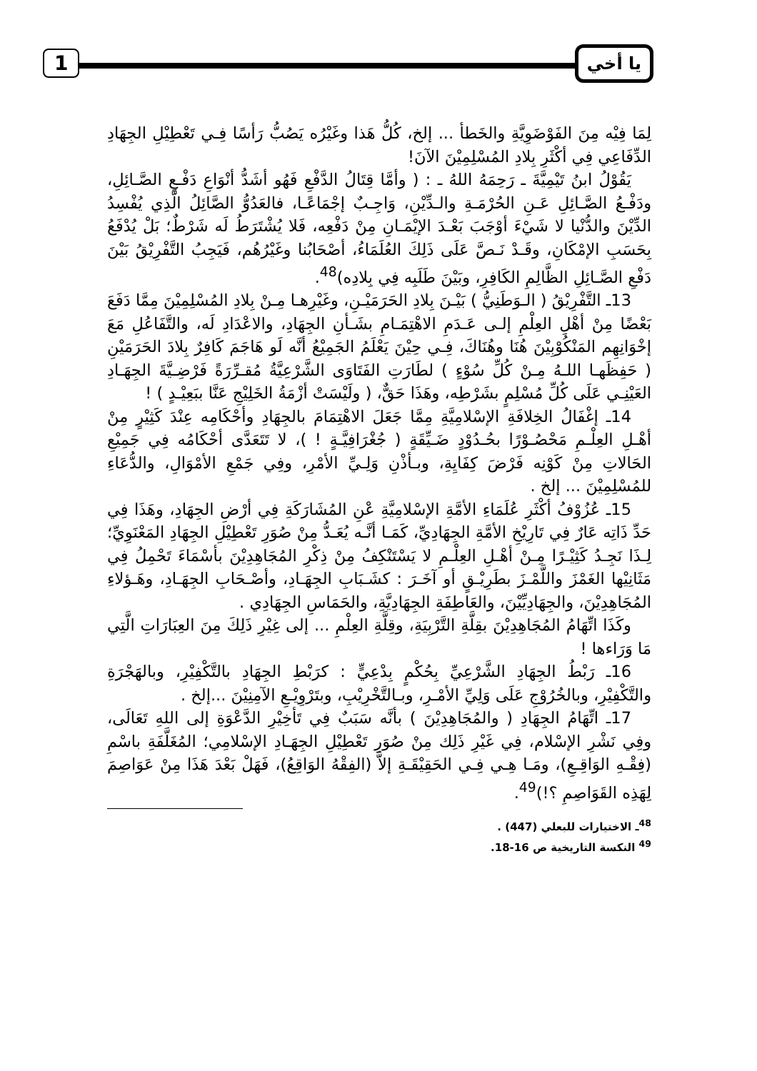يا أخي 1
لِمَا فِيْه مِنَ الفَوْضَوِيَّةِ والخَطأ ... إلخ، كُلُّ هَذا وغَيْرُه يَصُبُّ رَأسًا فِـي تَعْطِيْلِ الجِهَادِ الدِّفَاعِي فِي أكْثَرِ بِلادِ المُسْلِمِيْنَ الآنَ!
يَقُوْلُ ابنُ تَيْمِيَّةَ ـ رَحِمَهُ اللهُ ـ : ( وأمَّا قِتَالُ الدَّفْعِ فَهُو أشَدُّ أنْوَاعِ دَفْـعِ الصَّـائِلِ، ودَفْـعُ الصَّـائِلِ عَـنِ الحُرْمَـةِ والـدِّيْنِ، وَاجِـبٌ إجْمَاعًـا، فالعَدُوُّ الصَّائِلُ الَّذِي يُفْسِدُ الدِّيْنَ والدُّنْيا لا شَيْءَ أوْجَبَ بَعْـدَ الإيْمَـانِ مِنْ دَفْعِه، فَلا يُشْتَرَطُ لَه شَرْطٌ؛ بَلْ يُدْفَعُ بِحَسَبِ الإمْكَانِ، وقَـدْ نَـصَّ عَلَى ذَلِكَ العُلَمَاءُ، أصْحَابُنا وغَيْرُهُم، فَيَجِبُ التَّفْرِيْقُ بَيْنَ دَفْعِ الصَّـائِلِ الظَّالِمِ الكَافِرِ، وبَيْنَ طَلَبِه فِي بِلادِه)<sup>48</sup>.
13ـ التَّفْرِيْقُ ( الـوَطَنِيُّ ) بَيْـنَ بِلادِ الحَرَمَيْـنِ، وغَيْرِهـا مِـنْ بِلادِ المُسْلِمِيْنَ مِمَّا دَفَعَ بَعْضًا مِنْ أهْلِ العِلْمِ إلـى عَـدَمِ الاهْتِمَـامِ بشَـأنِ الجِهَادِ، والاعْدَادِ لَه، والتَّفَاعُلِ مَعَ إخْوَانِهِم المَنْكُوْبِيْنَ هُنَا وهُنَاكَ، فِـي حِيْنَ يَعْلَمُ الجَمِيْعُ أنَّه لَو هَاجَمَ كَافِرٌ بِلادَ الحَرَمَيْنِ ( حَفِظَهـا اللـهُ مِـنْ كُلِّ سُوْءٍ ) لطَارَتِ الفَتَاوَى الشَّرْعِيَّةُ مُقـرِّرَةً فَرْضِـيَّةَ الجِهَـادِ العَيْنِـي عَلَى كُلِّ مُسْلِمٍ بشَرْطِه، وهَذَا حَقٌّ، ( ولَيْسَتْ أزْمَةُ الخَلِيْجِ عَنَّا ببَعِيْـدٍ ) !
14ـ إغْفَالُ الخِلافَةِ الإسْلامِيَّةِ مِمَّا جَعَلَ الاهْتِمَامَ بالجِهَادِ وأحْكَامِه عِنْدَ كَثِيْرٍ مِنْ أهْـلِ العِلْـمِ مَحْصُـوْرًا بحُـدُوْدٍ ضَـيِّقَةٍ ( جُغْرَافِيَّـةٍ ! )، لا تَتَعَدَّى أحْكَامُه فِي جَمِيْعِ الحَالاتِ مِنْ كَوْنِه فَرْضَ كِفَايِةِ، وبـأذْنِ وَلِـيِّ الأمْرِ، وفِي جَمْعِ الأمْوَالِ، والدُّعَاءِ للمُسْلِمِيْنَ ... إلخ .
15ـ عُزُوْفُ أكْثَرِ عُلَمَاءِ الأمَّةِ الإسْلامِيَّةِ عْنِ المُشَارَكَةِ فِي أرْضِ الجِهَادِ، وهَذَا فِي حَدِّ ذَاتِه عَارٌ فِي تَارِيْخِ الأمَّةِ الجِهَادِيِّ، كَمَـا أنَّـه يُعَـدُّ مِنْ صُوَرِ تَعْطِيْلِ الجِهَادِ المَعْنَوِيِّ؛ لِـذَا نَجِـدُ كَثِيْـرًا مِـنْ أهْـلِ العِلْـمِ لا يَسْتَنْكِفُ مِنْ ذِكْرِ المُجَاهِدِيْنَ بأسْمَاءَ تَحْمِلُ فِي مَثَانِيْها الغَمْزَ واللَّمْـزَ بطَرِيْـقٍ أو آخَـرَ : كشَـبَابِ الجِهَـادِ، وأصْـحَابِ الجِهَـادِ، وهَـؤلاءِ المُجَاهِدِيْنَ، والجِهَادِيِّيْنَ، والعَاطِفَةِ الجِهَادِيَّةِ، والحَمَاسِ الجِهَادِي .
وكَذَا اتِّهَامُ المُجَاهِدِيْنَ بقِلَّةِ التَّرْبِيَةِ، وقِلَّةِ العِلْمِ ... إلى غِيْرِ ذَلِكَ مِنَ العِبَارَاتِ الَّتِي مَا وَرَاءها !
16ـ رَبْطُ الجِهَادِ الشَّرْعِيِّ بِحُكْمٍ بِدْعِيٍّ : كرَبْطِ الجِهَادِ بالتَّكْفِيْرِ، وبالهَجْرَةِ والتَّكْفِيْرِ، وبالخُرُوْجِ عَلَى وَلِيِّ الأمْـرِ، وبـالتَّخْرِيْبِ، وبتَرْوِيْـعِ الآمِنِيْنَ ...إلخ .
17ـ اتِّهَامُ الجِهَادِ ( والمُجَاهِدِيْنَ ) بأنَّه سَبَبٌ فِي تَأخِيْرِ الدَّعْوَةِ إلى اللهِ تَعَالَى، وفِي نَشْرِ الإسْلام، فِي غَيْرِ ذَلِك مِنْ صُوَرِ تَعْطِيْلِ الجِهَـادِ الإسْلامِي؛ المُغَلَّفَةِ باسْمِ (فِقْـهِ الوَاقِـعِ)، ومَـا هِـي فِـي الحَقِيْقَـةِ إلاَّ (الفِقْهُ الوَاقِعُ)، فَهَلْ بَعْدَ هَذَا مِنْ عَوَاصِمَ لِهَذِه القَوَاصِمِ ؟!)<sup>49</sup>.
<sup>48</sup> ـ الاختيارات للبعلي (447) .
<sup>49</sup> النكسة التاريخية ص 16-18.